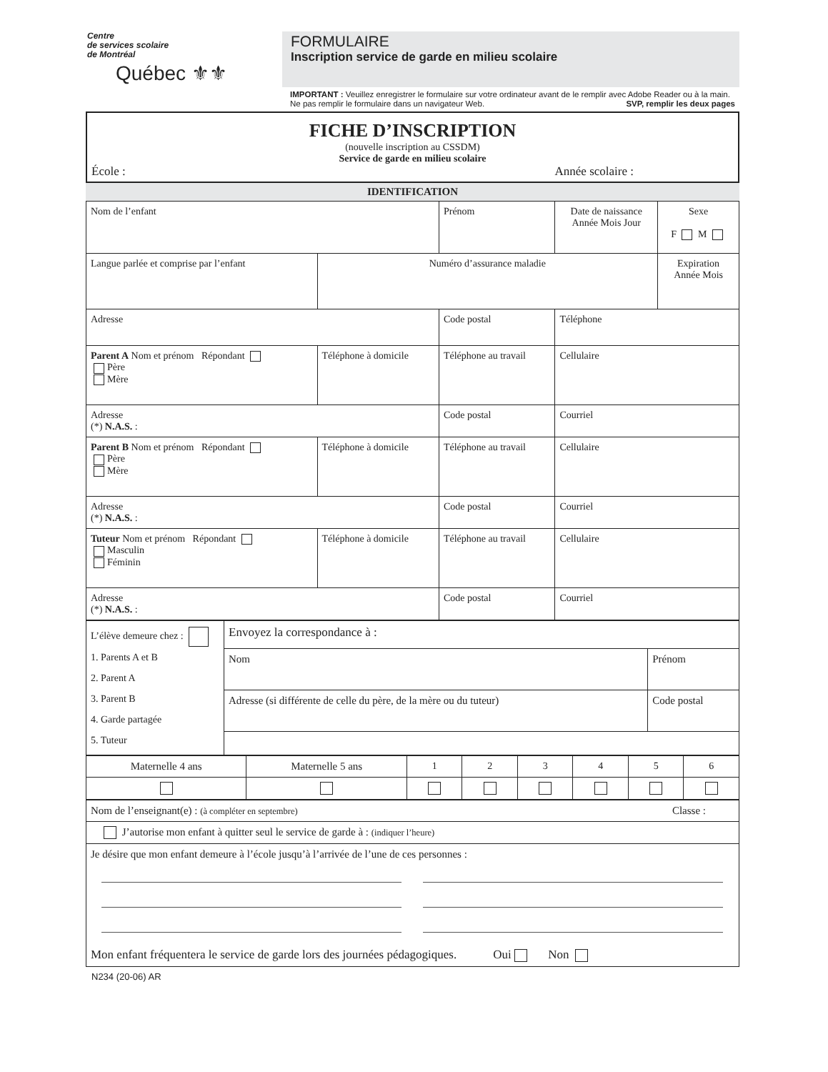Centre
de services scolaire
de Montréal
Québec ⚜⚜
FORMULAIRE
Inscription service de garde en milieu scolaire
IMPORTANT : Veuillez enregistrer le formulaire sur votre ordinateur avant de le remplir avec Adobe Reader ou à la main. Ne pas remplir le formulaire dans un navigateur Web. SVP, remplir les deux pages
FICHE D’INSCRIPTION
(nouvelle inscription au CSSDM)
Service de garde en milieu scolaire
École : Année scolaire :
IDENTIFICATION
| Nom de l’enfant | | Prénom | Date de naissance Année Mois Jour | Sexe F M |
| Langue parlée et comprise par l’enfant | Numéro d’assurance maladie | | | Expiration Année Mois |
| Adresse | | Code postal | Téléphone | |
| Parent A Nom et prénom Répondant Père Mère | Téléphone à domicile | Téléphone au travail | Cellulaire | |
| Adresse (*) N.A.S. : | | Code postal | Courriel | |
| Parent B Nom et prénom Répondant Père Mère | Téléphone à domicile | Téléphone au travail | Cellulaire | |
| Adresse (*) N.A.S. : | | Code postal | Courriel | |
| Tuteur Nom et prénom Répondant Masculin Féminin | Téléphone à domicile | Téléphone au travail | Cellulaire | |
| Adresse (*) N.A.S. : | | Code postal | Courriel | |
| L’élève demeure chez : 1. Parents A et B 2. Parent A 3. Parent B 4. Garde partagée 5. Tuteur | Envoyez la correspondance à : | |
| | Nom | Prénom |
| | Adresse (si différente de celle du père, de la mère ou du tuteur) | Code postal |
| Maternelle 4 ans | Maternelle 5 ans | 1 | 2 | 3 | 4 | 5 | 6 |
| Nom de l’enseignant(e) : (à compléter en septembre) Classe : |
| J’autorise mon enfant à quitter seul le service de garde à : (indiquer l’heure) |
| Je désire que mon enfant demeure à l’école jusqu’à l’arrivée de l’une de ces personnes : Mon enfant fréquentera le service de garde lors des journées pédagogiques. Oui Non |
N234 (20-06) AR